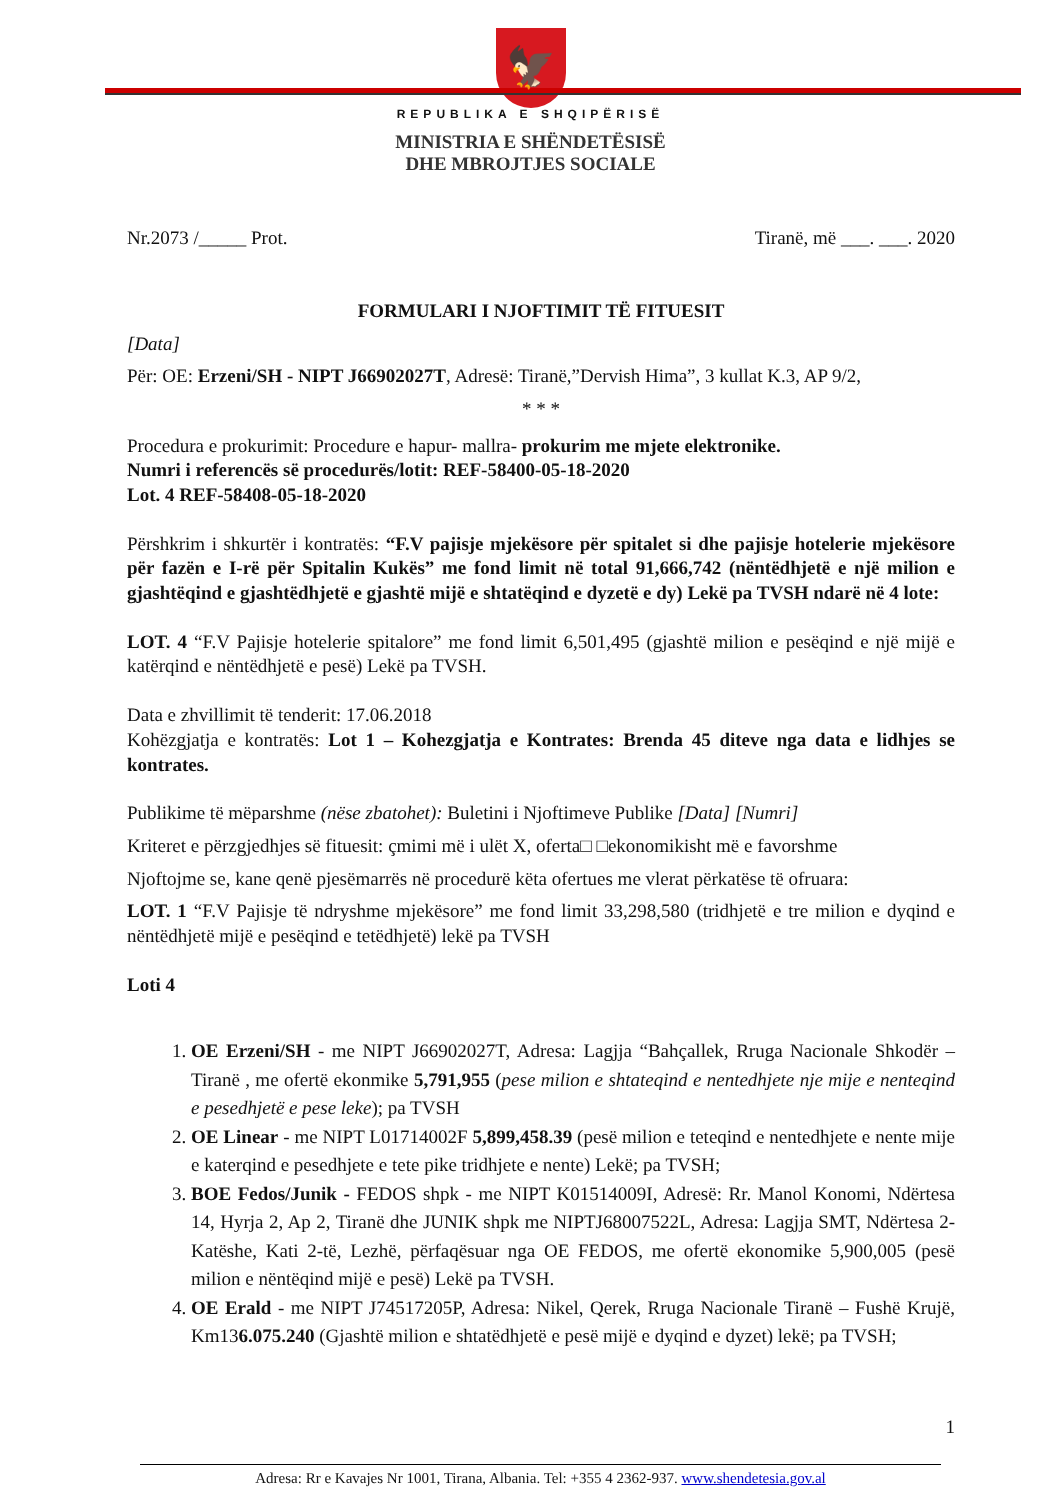🦅
REPUBLIKA E SHQIPËRISË
MINISTRIA E SHËNDETËSISË
DHE MBROJTJES SOCIALE
Nr.2073 /_____ Prot. Tiranë, më ___. ___. 2020
FORMULARI I NJOFTIMIT TË FITUESIT
[Data]
Për: OE: Erzeni/SH - NIPT J66902027T, Adresë: Tiranë,”Dervish Hima”, 3 kullat K.3, AP 9/2,
* * *
Procedura e prokurimit: Procedure e hapur- mallra- prokurim me mjete elektronike.
Numri i referencës së procedurës/lotit: REF-58400-05-18-2020
Lot. 4 REF-58408-05-18-2020
Përshkrim i shkurtër i kontratës: “F.V pajisje mjekësore për spitalet si dhe pajisje hotelerie mjekësore për fazën e I-rë për Spitalin Kukës” me fond limit në total 91,666,742 (nëntëdhjetë e një milion e gjashtëqind e gjashtëdhjetë e gjashtë mijë e shtatëqind e dyzetë e dy) Lekë pa TVSH ndarë në 4 lote:
LOT. 4 “F.V Pajisje hotelerie spitalore” me fond limit 6,501,495 (gjashtë milion e pesëqind e një mijë e katërqind e nëntëdhjetë e pesë) Lekë pa TVSH.
Data e zhvillimit të tenderit: 17.06.2018
Kohëzgjatja e kontratës: Lot 1 – Kohezgjatja e Kontrates: Brenda 45 diteve nga data e lidhjes se kontrates.
Publikime të mëparshme (nëse zbatohet): Buletini i Njoftimeve Publike [Data] [Numri]
Kriteret e përzgjedhjes së fituesit: çmimi më i ulët X, oferta□ □ekonomikisht më e favorshme
Njoftojme se, kane qenë pjesëmarrës në procedurë këta ofertues me vlerat përkatëse të ofruara:
LOT. 1 “F.V Pajisje të ndryshme mjekësore” me fond limit 33,298,580 (tridhjetë e tre milion e dyqind e nëntëdhjetë mijë e pesëqind e tetëdhjetë) lekë pa TVSH
Loti 4
1. OE Erzeni/SH - me NIPT J66902027T, Adresa: Lagjja “Bahçallek, Rruga Nacionale Shkodër – Tiranë , me ofertë ekonmike 5,791,955 (pese milion e shtateqind e nentedhjete nje mije e nenteqind e pesedhjetë e pese leke); pa TVSH
2. OE Linear - me NIPT L01714002F 5,899,458.39 (pesë milion e teteqind e nentedhjete e nente mije e katerqind e pesedhjete e tete pike tridhjete e nente) Lekë; pa TVSH;
3. BOE Fedos/Junik - FEDOS shpk - me NIPT K01514009I, Adresë: Rr. Manol Konomi, Ndërtesa 14, Hyrja 2, Ap 2, Tiranë dhe JUNIK shpk me NIPTJ68007522L, Adresa: Lagjja SMT, Ndërtesa 2-Katëshe, Kati 2-të, Lezhë, përfaqësuar nga OE FEDOS, me ofertë ekonomike 5,900,005 (pesë milion e nëntëqind mijë e pesë) Lekë pa TVSH.
4. OE Erald - me NIPT J74517205P, Adresa: Nikel, Qerek, Rruga Nacionale Tiranë – Fushë Krujë, Km136.075.240 (Gjashtë milion e shtatëdhjetë e pesë mijë e dyqind e dyzet) lekë; pa TVSH;
1
Adresa: Rr e Kavajes Nr 1001, Tirana, Albania. Tel: +355 4 2362-937. www.shendetesia.gov.al